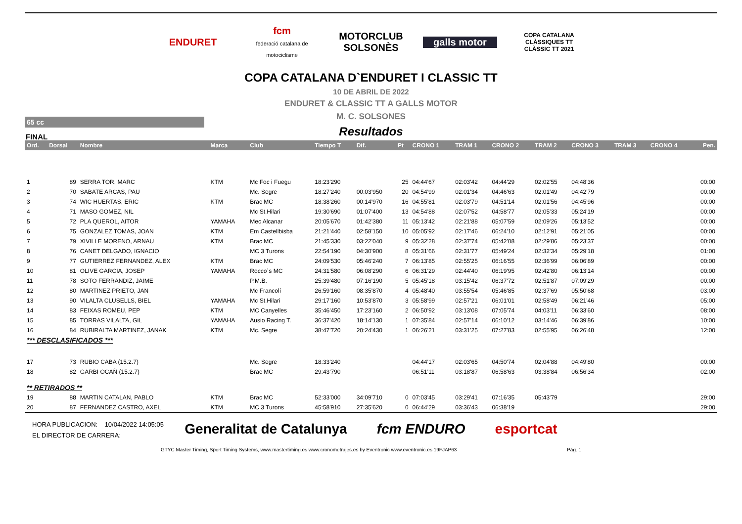ENDURET
fcm
federació catalana de motociclisme
MOTORCLUB SOLSONÈS
galls motor
COPA CATALANA CLÀSSIQUES TT
CLÀSSIC TT 2021
COPA CATALANA D`ENDURET I CLASSIC TT
10 DE ABRIL DE 2022
ENDURET & CLASSIC TT A GALLS MOTOR
65 cc
M. C. SOLSONES
FINAL
Resultados
| Ord. | Dorsal | Nombre | Marca | Club | Tiempo T | Dif. | Pt | CRONO 1 | TRAM 1 | CRONO 2 | TRAM 2 | CRONO 3 | TRAM 3 | CRONO 4 | Pen. |
| --- | --- | --- | --- | --- | --- | --- | --- | --- | --- | --- | --- | --- | --- | --- | --- |
| 1 | 89 | SERRA TOR, MARC | KTM | Mc Foc i Fuegu | 18:23'290 | | 25 | 04:44'67 | 02:03'42 | 04:44'29 | 02:02'55 | 04:48'36 | | | 00:00 |
| 2 | 70 | SABATE ARCAS, PAU | | Mc. Segre | 18:27'240 | 00:03'950 | 20 | 04:54'99 | 02:01'34 | 04:46'63 | 02:01'49 | 04:42'79 | | | 00:00 |
| 3 | 74 | WIC HUERTAS, ERIC | KTM | Brac MC | 18:38'260 | 00:14'970 | 16 | 04:55'81 | 02:03'79 | 04:51'14 | 02:01'56 | 04:45'96 | | | 00:00 |
| 4 | 71 | MASO GOMEZ, NIL | | Mc St.Hilari | 19:30'690 | 01:07'400 | 13 | 04:54'88 | 02:07'52 | 04:58'77 | 02:05'33 | 05:24'19 | | | 00:00 |
| 5 | 72 | PLA QUEROL, AITOR | YAMAHA | Mec Alcanar | 20:05'670 | 01:42'380 | 11 | 05:13'42 | 02:21'88 | 05:07'59 | 02:09'26 | 05:13'52 | | | 00:00 |
| 6 | 75 | GONZALEZ TOMAS, JOAN | KTM | Em Castellbisba | 21:21'440 | 02:58'150 | 10 | 05:05'92 | 02:17'46 | 06:24'10 | 02:12'91 | 05:21'05 | | | 00:00 |
| 7 | 79 | XIVILLE MORENO, ARNAU | KTM | Brac MC | 21:45'330 | 03:22'040 | 9 | 05:32'28 | 02:37'74 | 05:42'08 | 02:29'86 | 05:23'37 | | | 00:00 |
| 8 | 76 | CANET DELGADO, IGNACIO | | MC 3 Turons | 22:54'190 | 04:30'900 | 8 | 05:31'66 | 02:31'77 | 05:49'24 | 02:32'34 | 05:29'18 | | | 01:00 |
| 9 | 77 | GUTIERREZ FERNANDEZ, ALEX | KTM | Brac MC | 24:09'530 | 05:46'240 | 7 | 06:13'85 | 02:55'25 | 06:16'55 | 02:36'99 | 06:06'89 | | | 00:00 |
| 10 | 81 | OLIVE GARCIA, JOSEP | YAMAHA | Rocco´s MC | 24:31'580 | 06:08'290 | 6 | 06:31'29 | 02:44'40 | 06:19'95 | 02:42'80 | 06:13'14 | | | 00:00 |
| 11 | 78 | SOTO FERRANDIZ, JAIME | | P.M.B. | 25:39'480 | 07:16'190 | 5 | 05:45'18 | 03:15'42 | 06:37'72 | 02:51'87 | 07:09'29 | | | 00:00 |
| 12 | 80 | MARTINEZ PRIETO, JAN | | Mc Francolí | 26:59'160 | 08:35'870 | 4 | 05:48'40 | 03:55'54 | 05:46'85 | 02:37'69 | 05:50'68 | | | 03:00 |
| 13 | 90 | VILALTA CLUSELLS, BIEL | YAMAHA | Mc St.Hilari | 29:17'160 | 10:53'870 | 3 | 05:58'99 | 02:57'21 | 06:01'01 | 02:58'49 | 06:21'46 | | | 05:00 |
| 14 | 83 | FEIXAS ROMEU, PEP | KTM | MC Canyelles | 35:46'450 | 17:23'160 | 2 | 06:50'92 | 03:13'08 | 07:05'74 | 04:03'11 | 06:33'60 | | | 08:00 |
| 15 | 85 | TORRAS VILALTA, GIL | YAMAHA | Ausio Racing T. | 36:37'420 | 18:14'130 | 1 | 07:35'84 | 02:57'14 | 06:10'12 | 03:14'46 | 06:39'86 | | | 10:00 |
| 16 | 84 | RUBIRALTA MARTINEZ, JANAK | KTM | Mc. Segre | 38:47'720 | 20:24'430 | 1 | 06:26'21 | 03:31'25 | 07:27'83 | 02:55'95 | 06:26'48 | | | 12:00 |
| *** DESCLASIFICADOS *** | | | | | | | | | | | | | | | |
| 17 | 73 | RUBIO CABA (15.2.7) | | Mc. Segre | 18:33'240 | | | 04:44'17 | 02:03'65 | 04:50'74 | 02:04'88 | 04:49'80 | | | 00:00 |
| 18 | 82 | GARBI OCAÑ (15.2.7) | | Brac MC | 29:43'790 | | | 06:51'11 | 03:18'87 | 06:58'63 | 03:38'84 | 06:56'34 | | | 02:00 |
| ** RETIRADOS ** | | | | | | | | | | | | | | | |
| 19 | 88 | MARTIN CATALAN, PABLO | KTM | Brac MC | 52:33'000 | 34:09'710 | 0 | 07:03'45 | 03:29'41 | 07:16'35 | 05:43'79 | | | | 29:00 |
| 20 | 87 | FERNANDEZ CASTRO, AXEL | KTM | MC 3 Turons | 45:58'910 | 27:35'620 | 0 | 06:44'29 | 03:36'43 | 06:38'19 | | | | | 29:00 |
HORA PUBLICACION: 10/04/2022 14:05:05
EL DIRECTOR DE CARRERA:
Generalitat de Catalunya fcm ENDURO esportcat
GTYC Master Timing, Sport Timing Systems, www.mastertiming.es www.cronometrajes.es by Eventronic www.eventronic.es 19FJAP63 Pág. 1